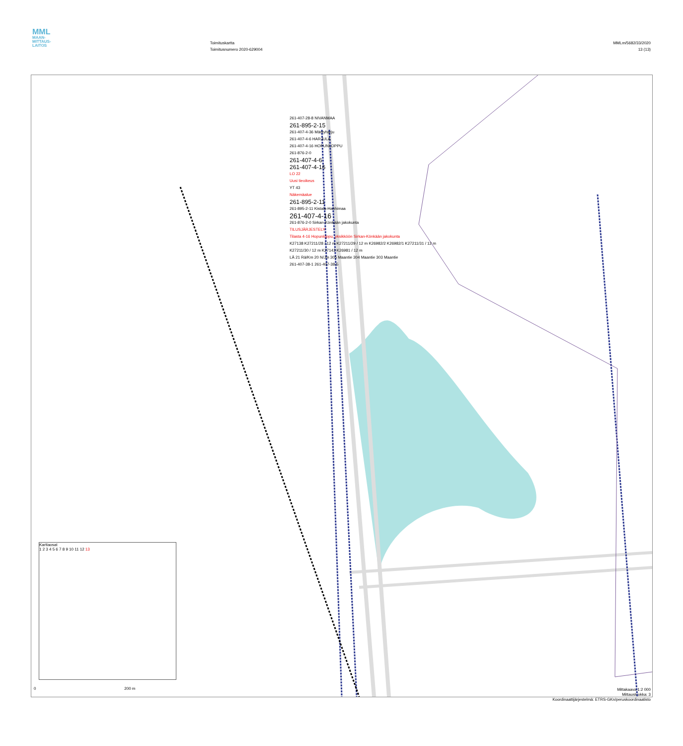MML
MAAN-
MITTAUS-
LAITOS
Toimituskartta
Toimitusnumero 2020-629004
MMLm/5682/33/2020
13 (13)
261-407-28-8 NIVANMAA
261-895-2-15
261-407-4-36 Mäntyharju
261-407-4-6 HARJULA
261-407-4-16 HOPUNLOPPU
261-876-2-0
261-407-4-6
261-407-4-16
LO 22
Uusi tieoikeus
YT 43
Näkemäalue
261-895-2-11
261-895-2-11 Kistala-Hanhimaa
261-407-4-16
261-876-2-0 Sirkan-Könkään jakokunta
TILUSJÄRJESTELY
Tilasta 4-16 Hopunloppu, yksikköön Sirkan-Könkään jakokunta
K27138 K27211/28 / 12 m K27211/29 / 12 m K26982/2 K26982/1 K27211/31 / 12 m K27211/30 / 12 m K27143 K26981 / 12 m
LÄ 21 Rä/Km 20 N/Jm 305 Maantie 304 Maantie 303 Maantie
261-407-38-1 261-407-38-5
Mittakaava 1:2 000
Mittausluokka: 3
Koordinaattijärjestelmä: ETRS-GKn/peruskoordinaatisto
Karttaosat
1 2 3 4 5 6 7 8 9 10 11 12 13
0 200 m